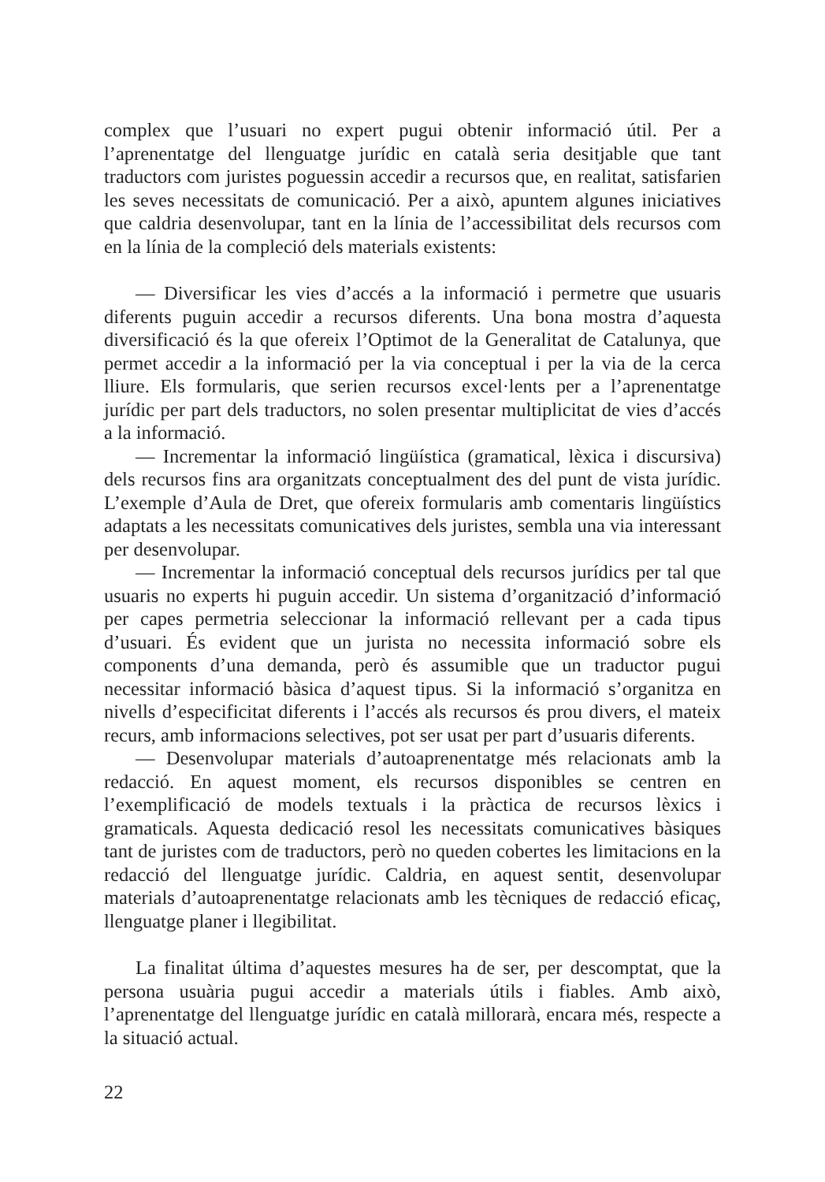complex que l’usuari no expert pugui obtenir informació útil. Per a l’aprenentatge del llenguatge jurídic en català seria desitjable que tant traductors com juristes poguessin accedir a recursos que, en realitat, satisfarien les seves necessitats de comunicació. Per a això, apuntem algunes iniciatives que caldria desenvolupar, tant en la línia de l’accessibilitat dels recursos com en la línia de la compleció dels materials existents:
— Diversificar les vies d’accés a la informació i permetre que usuaris diferents puguin accedir a recursos diferents. Una bona mostra d’aquesta diversificació és la que ofereix l’Optimot de la Generalitat de Catalunya, que permet accedir a la informació per la via conceptual i per la via de la cerca lliure. Els formularis, que serien recursos excel·lents per a l’aprenentatge jurídic per part dels traductors, no solen presentar multiplicitat de vies d’accés a la informació.
— Incrementar la informació lingüística (gramatical, lèxica i discursiva) dels recursos fins ara organitzats conceptualment des del punt de vista jurídic. L’exemple d’Aula de Dret, que ofereix formularis amb comentaris lingüístics adaptats a les necessitats comunicatives dels juristes, sembla una via interessant per desenvolupar.
— Incrementar la informació conceptual dels recursos jurídics per tal que usuaris no experts hi puguin accedir. Un sistema d’organització d’informació per capes permetria seleccionar la informació rellevant per a cada tipus d’usuari. És evident que un jurista no necessita informació sobre els components d’una demanda, però és assumible que un traductor pugui necessitar informació bàsica d’aquest tipus. Si la informació s’organitza en nivells d’especificitat diferents i l’accés als recursos és prou divers, el mateix recurs, amb informacions selectives, pot ser usat per part d’usuaris diferents.
— Desenvolupar materials d’autoaprenentatge més relacionats amb la redacció. En aquest moment, els recursos disponibles se centren en l’exemplificació de models textuals i la pràctica de recursos lèxics i gramaticals. Aquesta dedicació resol les necessitats comunicatives bàsiques tant de juristes com de traductors, però no queden cobertes les limitacions en la redacció del llenguatge jurídic. Caldria, en aquest sentit, desenvolupar materials d’autoaprenentatge relacionats amb les tècniques de redacció eficaç, llenguatge planer i llegibilitat.
La finalitat última d’aquestes mesures ha de ser, per descomptat, que la persona usuària pugui accedir a materials útils i fiables. Amb això, l’aprenentatge del llenguatge jurídic en català millorarà, encara més, respecte a la situació actual.
22